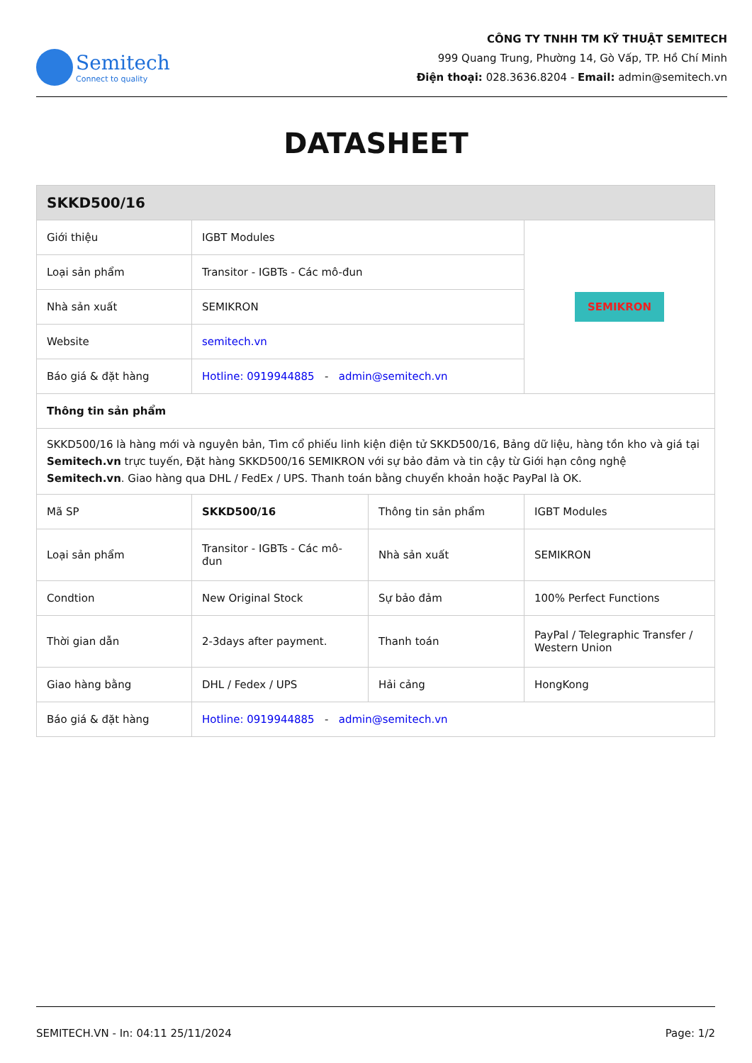Semitech
Connect to quality
CÔNG TY TNHH TM KỸ THUẬT SEMITECH
999 Quang Trung, Phường 14, Gò Vấp, TP. Hồ Chí Minh
Điện thoại: 028.3636.8204 - Email: admin@semitech.vn
DATASHEET
| SKKD500/16 | | | |
| Giới thiệu | IGBT Modules | | SEMIKRON |
| Loại sản phẩm | Transitor - IGBTs - Các mô-đun | | |
| Nhà sản xuất | SEMIKRON | | |
| Website | semitech.vn | | |
| Báo giá & đặt hàng | Hotline: 0919944885 - admin@semitech.vn | | |
| Thông tin sản phẩm | | | |
| SKKD500/16 là hàng mới và nguyên bản, Tìm cổ phiếu linh kiện điện tử SKKD500/16, Bảng dữ liệu, hàng tồn kho và giá tại Semitech.vn trực tuyến, Đặt hàng SKKD500/16 SEMIKRON với sự bảo đảm và tin cậy từ Giới hạn công nghệ Semitech.vn . Giao hàng qua DHL / FedEx / UPS. Thanh toán bằng chuyển khoản hoặc PayPal là OK. | | | |
| Mã SP | SKKD500/16 | Thông tin sản phẩm | IGBT Modules |
| Loại sản phẩm | Transitor - IGBTs - Các mô-đun | Nhà sản xuất | SEMIKRON |
| Condtion | New Original Stock | Sự bảo đảm | 100% Perfect Functions |
| Thời gian dẫn | 2-3days after payment. | Thanh toán | PayPal / Telegraphic Transfer / Western Union |
| Giao hàng bằng | DHL / Fedex / UPS | Hải cảng | HongKong |
| Báo giá & đặt hàng | Hotline: 0919944885 - admin@semitech.vn | | |
SEMITECH.VN - In: 04:11 25/11/2024 Page: 1/2